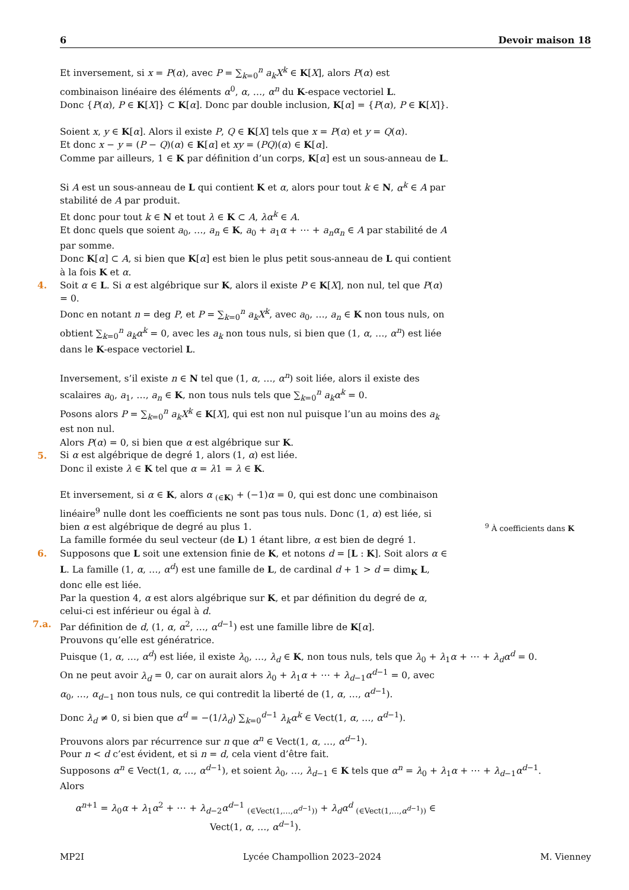6 Devoir maison 18
Et inversement, si x = P(α), avec P = ∑<sub>k=0</sub><sup>n</sup> a<sub>k</sub>X<sup>k</sup> ∈ K[X], alors P(α) est combinaison linéaire des éléments α<sup>0</sup>, α, …, α<sup>n</sup> du K-espace vectoriel L.
Donc {P(α), P ∈ K[X]} ⊂ K[α]. Donc par double inclusion, K[α] = {P(α), P ∈ K[X]}.
Soient x, y ∈ K[α]. Alors il existe P, Q ∈ K[X] tels que x = P(α) et y = Q(α).
Et donc x − y = (P − Q)(α) ∈ K[α] et xy = (PQ)(α) ∈ K[α].
Comme par ailleurs, 1 ∈ K par définition d’un corps, K[α] est un sous-anneau de L.
Si A est un sous-anneau de L qui contient K et α, alors pour tout k ∈ N, α<sup>k</sup> ∈ A par stabilité de A par produit.
Et donc pour tout k ∈ N et tout λ ∈ K ⊂ A, λα<sup>k</sup> ∈ A.
Et donc quels que soient a<sub>0</sub>, …, a<sub>n</sub> ∈ K, a<sub>0</sub> + a<sub>1</sub>α + ⋯ + a<sub>n</sub>α<sub>n</sub> ∈ A par stabilité de A par somme.
Donc K[α] ⊂ A, si bien que K[α] est bien le plus petit sous-anneau de L qui contient à la fois K et α.
4.
Soit α ∈ L. Si α est algébrique sur K, alors il existe P ∈ K[X], non nul, tel que P(α) = 0.
Donc en notant n = deg P, et P = ∑<sub>k=0</sub><sup>n</sup> a<sub>k</sub>X<sup>k</sup>, avec a<sub>0</sub>, …, a<sub>n</sub> ∈ K non tous nuls, on obtient ∑<sub>k=0</sub><sup>n</sup> a<sub>k</sub>α<sup>k</sup> = 0, avec les a<sub>k</sub> non tous nuls, si bien que (1, α, …, α<sup>n</sup>) est liée dans le K-espace vectoriel L.
Inversement, s’il existe n ∈ N tel que (1, α, …, α<sup>n</sup>) soit liée, alors il existe des scalaires a<sub>0</sub>, a<sub>1</sub>, …, a<sub>n</sub> ∈ K, non tous nuls tels que ∑<sub>k=0</sub><sup>n</sup> a<sub>k</sub>α<sup>k</sup> = 0.
Posons alors P = ∑<sub>k=0</sub><sup>n</sup> a<sub>k</sub>X<sup>k</sup> ∈ K[X], qui est non nul puisque l’un au moins des a<sub>k</sub> est non nul.
Alors P(α) = 0, si bien que α est algébrique sur K.
5.
Si α est algébrique de degré 1, alors (1, α) est liée.
Donc il existe λ ∈ K tel que α = λ1 = λ ∈ K.
Et inversement, si α ∈ K, alors α <sub>(∈K)</sub> + (−1)α = 0, qui est donc une combinaison linéaire<sup>9</sup> nulle dont les coefficients ne sont pas tous nuls. Donc (1, α) est liée, si bien α est algébrique de degré au plus 1.
La famille formée du seul vecteur (de L) 1 étant libre, α est bien de degré 1.
6.
Supposons que L soit une extension finie de K, et notons d = [L : K]. Soit alors α ∈ L. La famille (1, α, …, α<sup>d</sup>) est une famille de L, de cardinal d + 1 > d = dim<sub>K</sub> L, donc elle est liée.
Par la question 4, α est alors algébrique sur K, et par définition du degré de α, celui-ci est inférieur ou égal à d.
7.a.
Par définition de d, (1, α, α<sup>2</sup>, …, α<sup>d−1</sup>) est une famille libre de K[α].
Prouvons qu’elle est génératrice.
Puisque (1, α, …, α<sup>d</sup>) est liée, il existe λ<sub>0</sub>, …, λ<sub>d</sub> ∈ K, non tous nuls, tels que λ<sub>0</sub> + λ<sub>1</sub>α + ⋯ + λ<sub>d</sub>α<sup>d</sup> = 0.
On ne peut avoir λ<sub>d</sub> = 0, car on aurait alors λ<sub>0</sub> + λ<sub>1</sub>α + ⋯ + λ<sub>d−1</sub>α<sup>d−1</sup> = 0, avec α<sub>0</sub>, …, α<sub>d−1</sub> non tous nuls, ce qui contredit la liberté de (1, α, …, α<sup>d−1</sup>).
Donc λ<sub>d</sub> ≠ 0, si bien que α<sup>d</sup> = −(1/λ<sub>d</sub>) ∑<sub>k=0</sub><sup>d−1</sup> λ<sub>k</sub>α<sup>k</sup> ∈ Vect(1, α, …, α<sup>d−1</sup>).
Prouvons alors par récurrence sur n que α<sup>n</sup> ∈ Vect(1, α, …, α<sup>d−1</sup>).
Pour n < d c’est évident, et si n = d, cela vient d’être fait.
Supposons α<sup>n</sup> ∈ Vect(1, α, …, α<sup>d−1</sup>), et soient λ<sub>0</sub>, …, λ<sub>d−1</sub> ∈ K tels que α<sup>n</sup> = λ<sub>0</sub> + λ<sub>1</sub>α + ⋯ + λ<sub>d−1</sub>α<sup>d−1</sup>.
Alors
α<sup>n+1</sup> = λ<sub>0</sub>α + λ<sub>1</sub>α<sup>2</sup> + ⋯ + λ<sub>d−2</sub>α<sup>d−1</sup> <sub>(∈Vect(1,…,α<sup>d−1</sup>))</sub> + λ<sub>d</sub>α<sup>d</sup> <sub>(∈Vect(1,…,α<sup>d−1</sup>))</sub> ∈ Vect(1, α, …, α<sup>d−1</sup>).
<sup>9</sup> À coefficients dans K
MP2I Lycée Champollion 2023–2024 M. Vienney